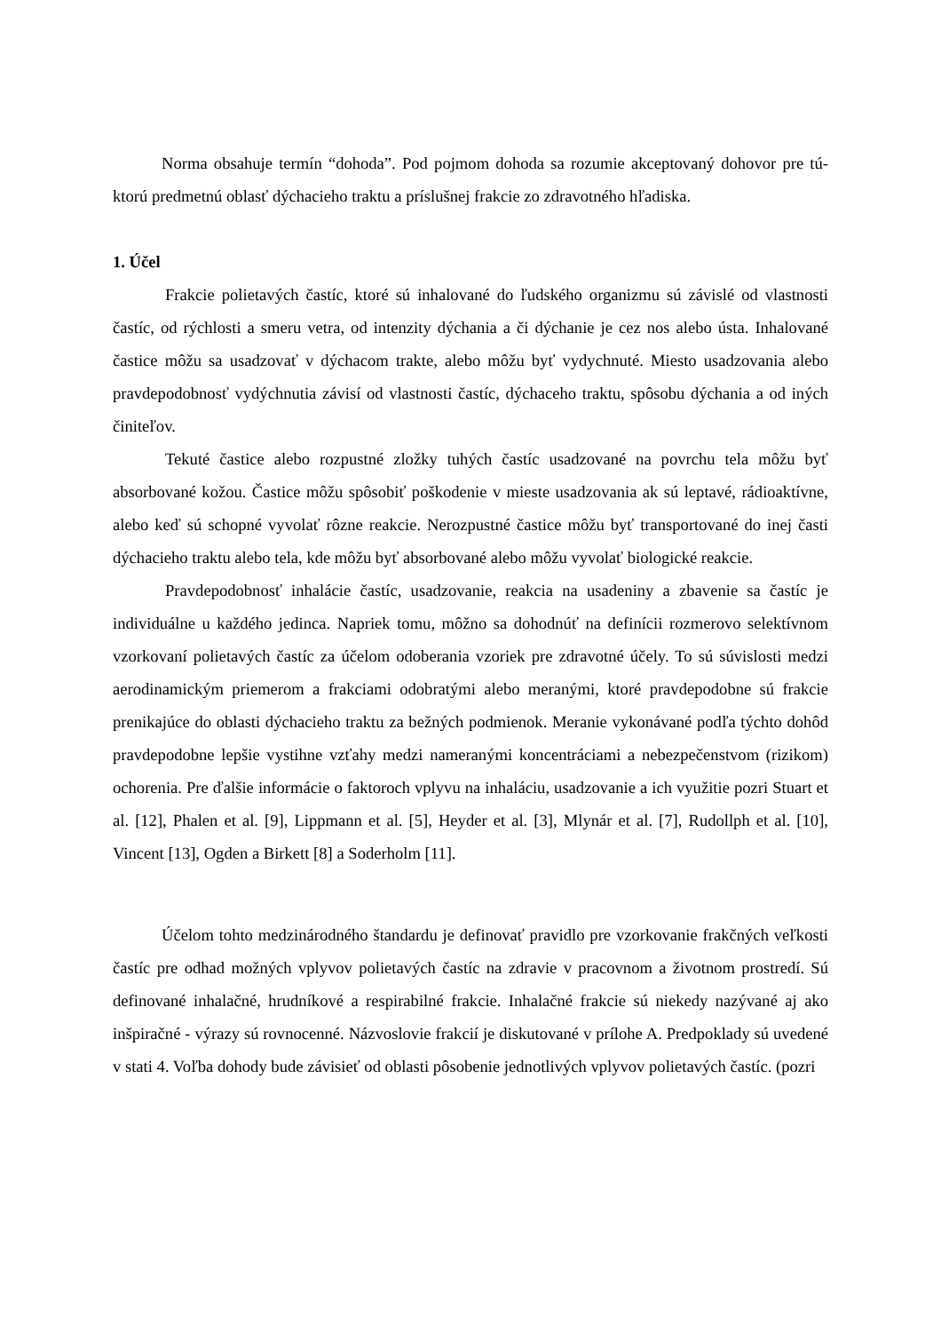Norma obsahuje termín “dohoda”. Pod pojmom dohoda sa rozumie akceptovaný dohovor pre tú-ktorú predmetnú oblasť dýchacieho traktu a príslušnej frakcie zo zdravotného hľadiska.
1. Účel
Frakcie polietavých častíc, ktoré sú inhalované do ľudského organizmu sú závislé od vlastnosti častíc, od rýchlosti a smeru vetra, od intenzity dýchania a či dýchanie je cez nos alebo ústa. Inhalované častice môžu sa usadzovať v dýchacom trakte, alebo môžu byť vydychnuté. Miesto usadzovania alebo pravdepodobnosť vydýchnutia závisí od vlastnosti častíc, dýchaceho traktu, spôsobu dýchania a od iných činiteľov.
Tekuté častice alebo rozpustné zložky tuhých častíc usadzované na povrchu tela môžu byť absorbované kožou. Častice môžu spôsobiť poškodenie v mieste usadzovania ak sú leptavé, rádioaktívne, alebo keď sú schopné vyvolať rôzne reakcie. Nerozpustné častice môžu byť transportované do inej časti dýchacieho traktu alebo tela, kde môžu byť absorbované alebo môžu vyvolať biologické reakcie.
Pravdepodobnosť inhalácie častíc, usadzovanie, reakcia na usadeniny a zbavenie sa častíc je individuálne u každého jedinca. Napriek tomu, môžno sa dohodnúť na definícii rozmerovo selektívnom vzorkovaní polietavých častíc za účelom odoberania vzoriek pre zdravotné účely. To sú súvislosti medzi aerodinamickým priemerom a frakciami odobratými alebo meranými, ktoré pravdepodobne sú frakcie prenikajúce do oblasti dýchacieho traktu za bežných podmienok. Meranie vykonávané podľa týchto dohôd pravdepodobne lepšie vystihne vzťahy medzi nameranými koncentráciami a nebezpečenstvom (rizikom) ochorenia. Pre ďalšie informácie o faktoroch vplyvu na inhaláciu, usadzovanie a ich využitie pozri Stuart et al. [12], Phalen et al. [9], Lippmann et al. [5], Heyder et al. [3], Mlynár et al. [7], Rudollph et al. [10], Vincent [13], Ogden a Birkett [8] a Soderholm [11].
Účelom tohto medzinárodného štandardu je definovať pravidlo pre vzorkovanie frakčných veľkosti častíc pre odhad možných vplyvov polietavých častíc na zdravie v pracovnom a životnom prostredí. Sú definované inhalačné, hrudníkové a respirabilné frakcie. Inhalačné frakcie sú niekedy nazývané aj ako inšpiračné - výrazy sú rovnocenné. Názvoslovie frakcií je diskutované v prílohe A. Predpoklady sú uvedené v stati 4. Voľba dohody bude závisieť od oblasti pôsobenie jednotlivých vplyvov polietavých častíc. (pozri